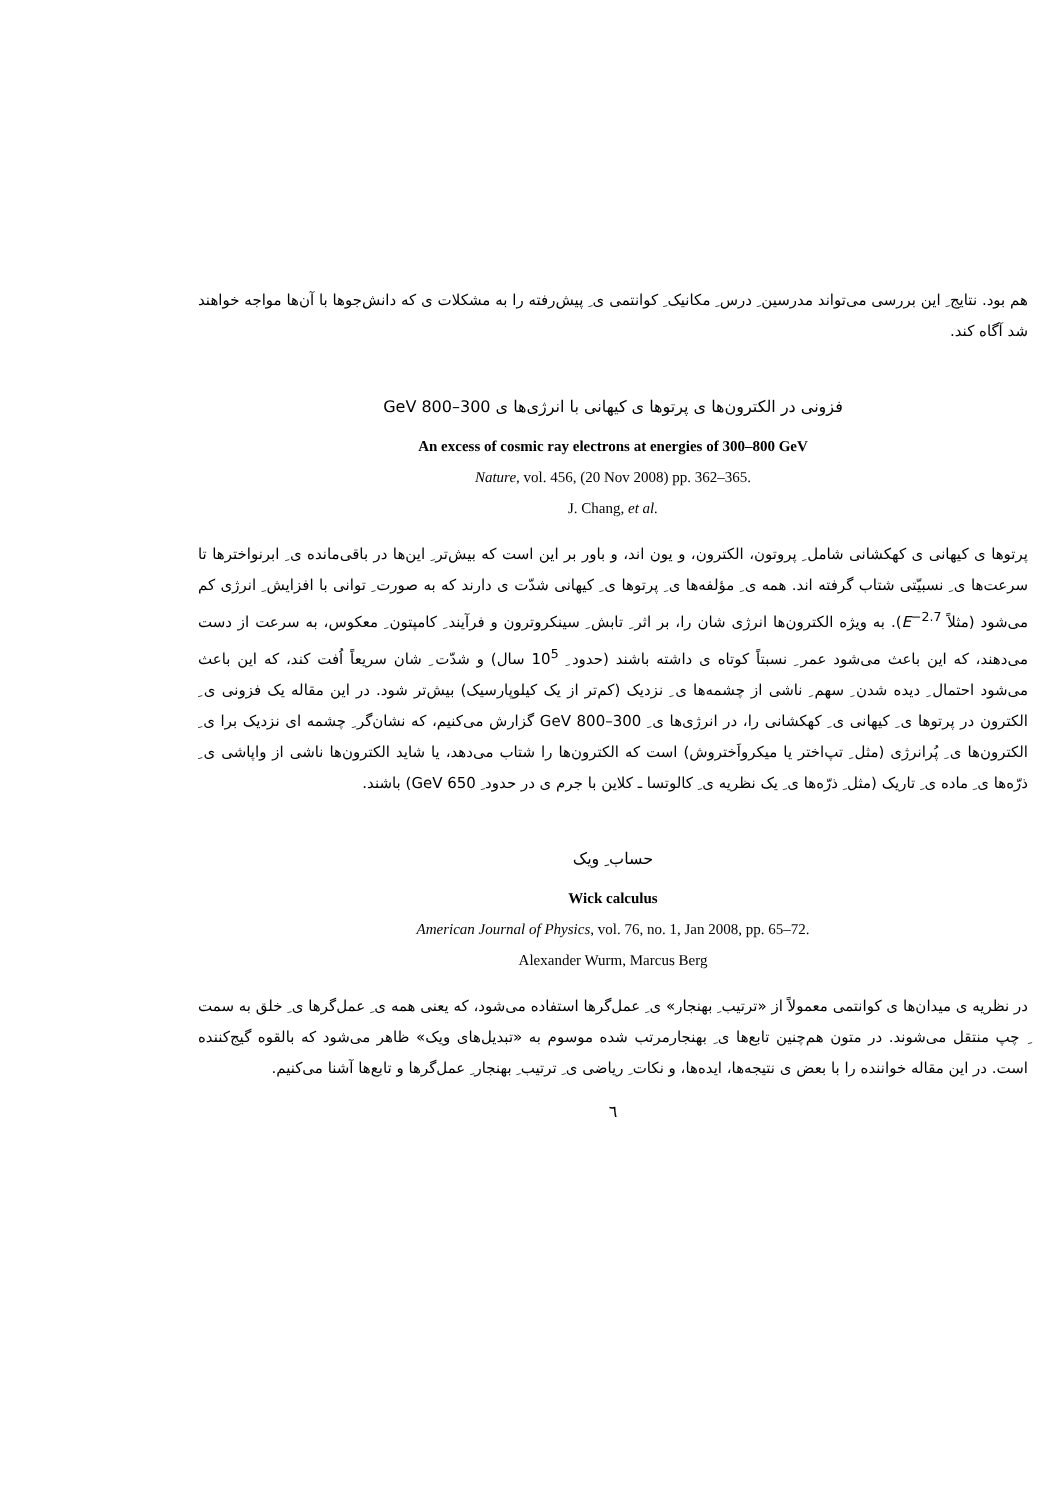هم بود. نتایج ِ این بررسی می‌تواند مدرسین ِ درس ِ مکانیک ِ کوانتمی ی ِ پیش‌رفته را به مشکلات ی که دانش‌جوها با آن‌ها مواجه خواهند شد آگاه کند.
فزونی در الکترون‌ها ی پرتوها ی کیهانی با انرژی‌ها ی 300–800 GeV
An excess of cosmic ray electrons at energies of 300–800 GeV
Nature, vol. 456, (20 Nov 2008) pp. 362–365.
J. Chang, et al.
پرتوها ی کیهانی ی کهکشانی شامل ِ پروتون، الکترون، و یون اند، و باور بر این است که بیش‌تر ِ این‌ها در باقی‌مانده ی ِ ابرنواخترها تا سرعت‌ها ی ِ نسبیّتی شتاب گرفته اند. همه ی ِ مؤلفه‌ها ی ِ پرتوها ی ِ کیهانی شدّت ی دارند که به صورت ِ توانی با افزایش ِ انرژی کم می‌شود (مثلاً E<sup>−2.7</sup>). به ویژه الکترون‌ها انرژی شان را، بر اثر ِ تابش ِ سینکروترون و فرآیند ِ کامپتون ِ معکوس، به سرعت از دست می‌دهند، که این باعث می‌شود عمر ِ نسبتاً کوتاه ی داشته باشند (حدود ِ 10<sup>5</sup> سال) و شدّت ِ شان سریعاً اُفت کند، که این باعث می‌شود احتمال ِ دیده شدن ِ سهم ِ ناشی از چشمه‌ها ی ِ نزدیک (کم‌تر از یک کیلوپارسیک) بیش‌تر شود. در این مقاله یک فزونی ی ِ الکترون در پرتوها ی ِ کیهانی ی ِ کهکشانی را، در انرژی‌ها ی ِ 300–800 GeV گزارش می‌کنیم، که نشان‌گر ِ چشمه ای نزدیک برا ی ِ الکترون‌ها ی ِ پُرانرژی (مثل ِ تپ‌اختر یا میکرواَختروش) است که الکترون‌ها را شتاب می‌دهد، یا شاید الکترون‌ها ناشی از واپاشی ی ِ ذرّه‌ها ی ِ ماده ی ِ تاریک (مثل ِ ذرّه‌ها ی ِ یک نظریه ی ِ کالوتسا ـ کلاین با جرم ی در حدود ِ 650 GeV) باشند.
حساب ِ ویک
Wick calculus
American Journal of Physics, vol. 76, no. 1, Jan 2008, pp. 65–72.
Alexander Wurm, Marcus Berg
در نظریه ی میدان‌ها ی کوانتمی معمولاً از «ترتیب ِ بهنجار» ی ِ عمل‌گرها استفاده می‌شود، که یعنی همه ی ِ عمل‌گرها ی ِ خلق به سمت ِ چپ منتقل می‌شوند. در متون هم‌چنین تابع‌ها ی ِ بهنجارمرتب شده موسوم به «تبدیل‌های ویک» ظاهر می‌شود که بالقوه گیج‌کننده است. در این مقاله خواننده را با بعض ی نتیجه‌ها، ایده‌ها، و نکات ِ ریاضی ی ِ ترتیب ِ بهنجار ِ عمل‌گرها و تابع‌ها آشنا می‌کنیم.
٦